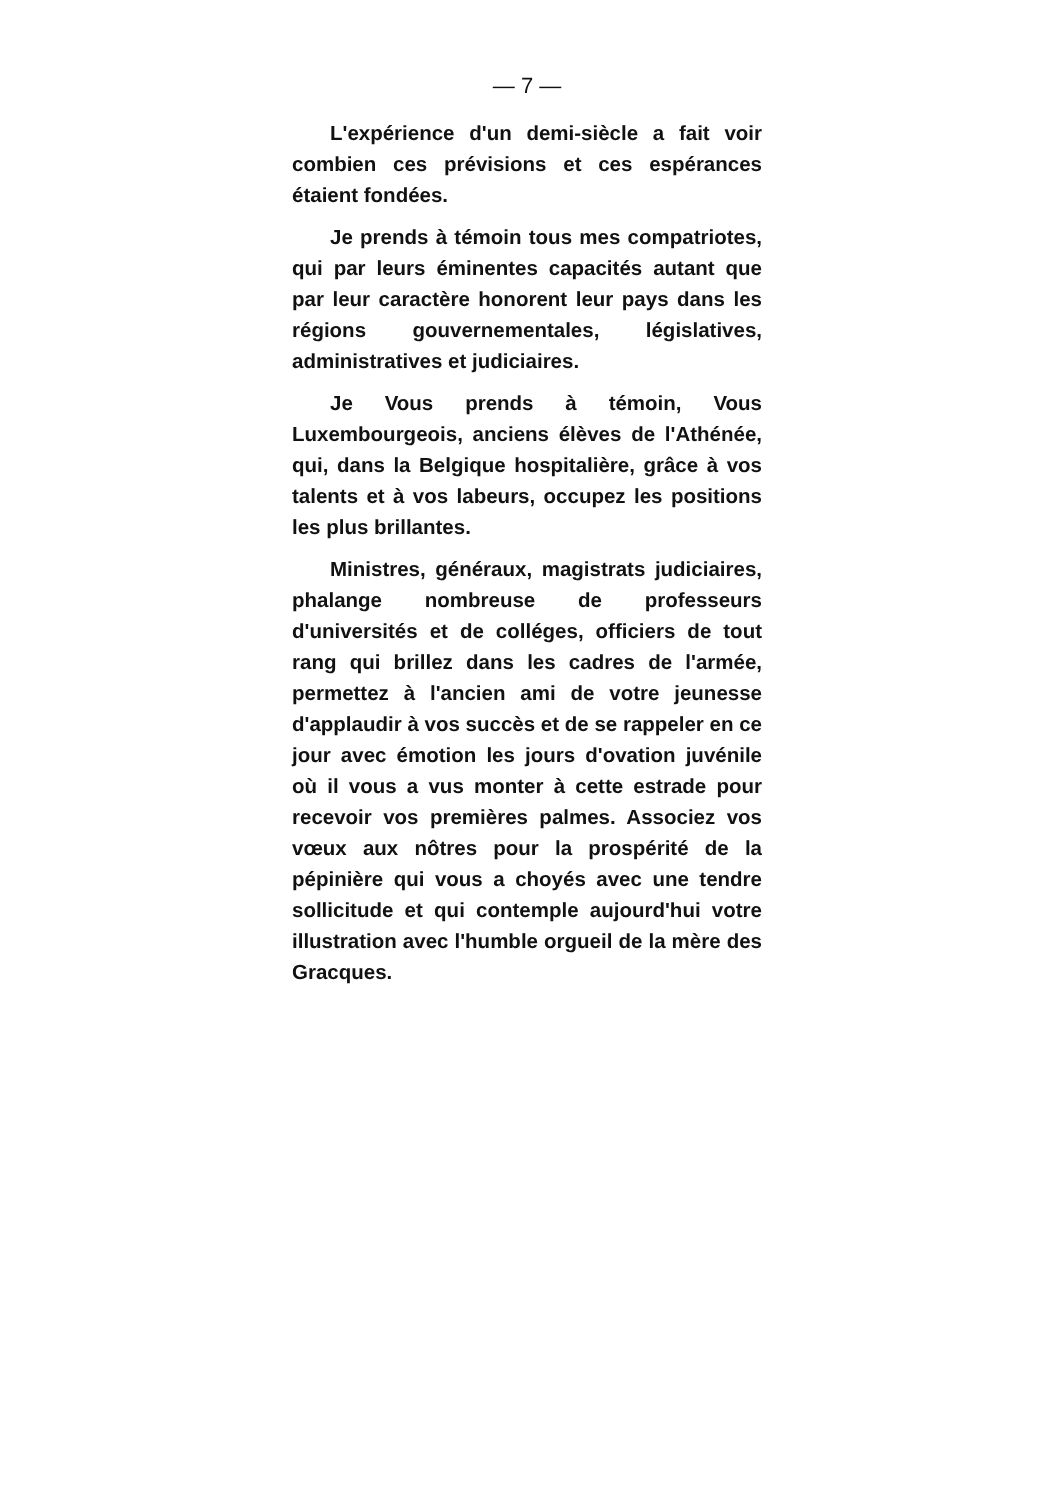— 7 —
L'expérience d'un demi-siècle a fait voir combien ces prévisions et ces espérances étaient fondées.
Je prends à témoin tous mes compatriotes, qui par leurs éminentes capacités autant que par leur caractère honorent leur pays dans les régions gouvernementales, législatives, administratives et judiciaires.
Je Vous prends à témoin, Vous Luxembourgeois, anciens élèves de l'Athénée, qui, dans la Belgique hospitalière, grâce à vos talents et à vos labeurs, occupez les positions les plus brillantes.
Ministres, généraux, magistrats judiciaires, phalange nombreuse de professeurs d'universités et de colléges, officiers de tout rang qui brillez dans les cadres de l'armée, permettez à l'ancien ami de votre jeunesse d'applaudir à vos succès et de se rappeler en ce jour avec émotion les jours d'ovation juvénile où il vous a vus monter à cette estrade pour recevoir vos premières palmes. Associez vos vœux aux nôtres pour la prospérité de la pépinière qui vous a choyés avec une tendre sollicitude et qui contemple aujourd'hui votre illustration avec l'humble orgueil de la mère des Gracques.